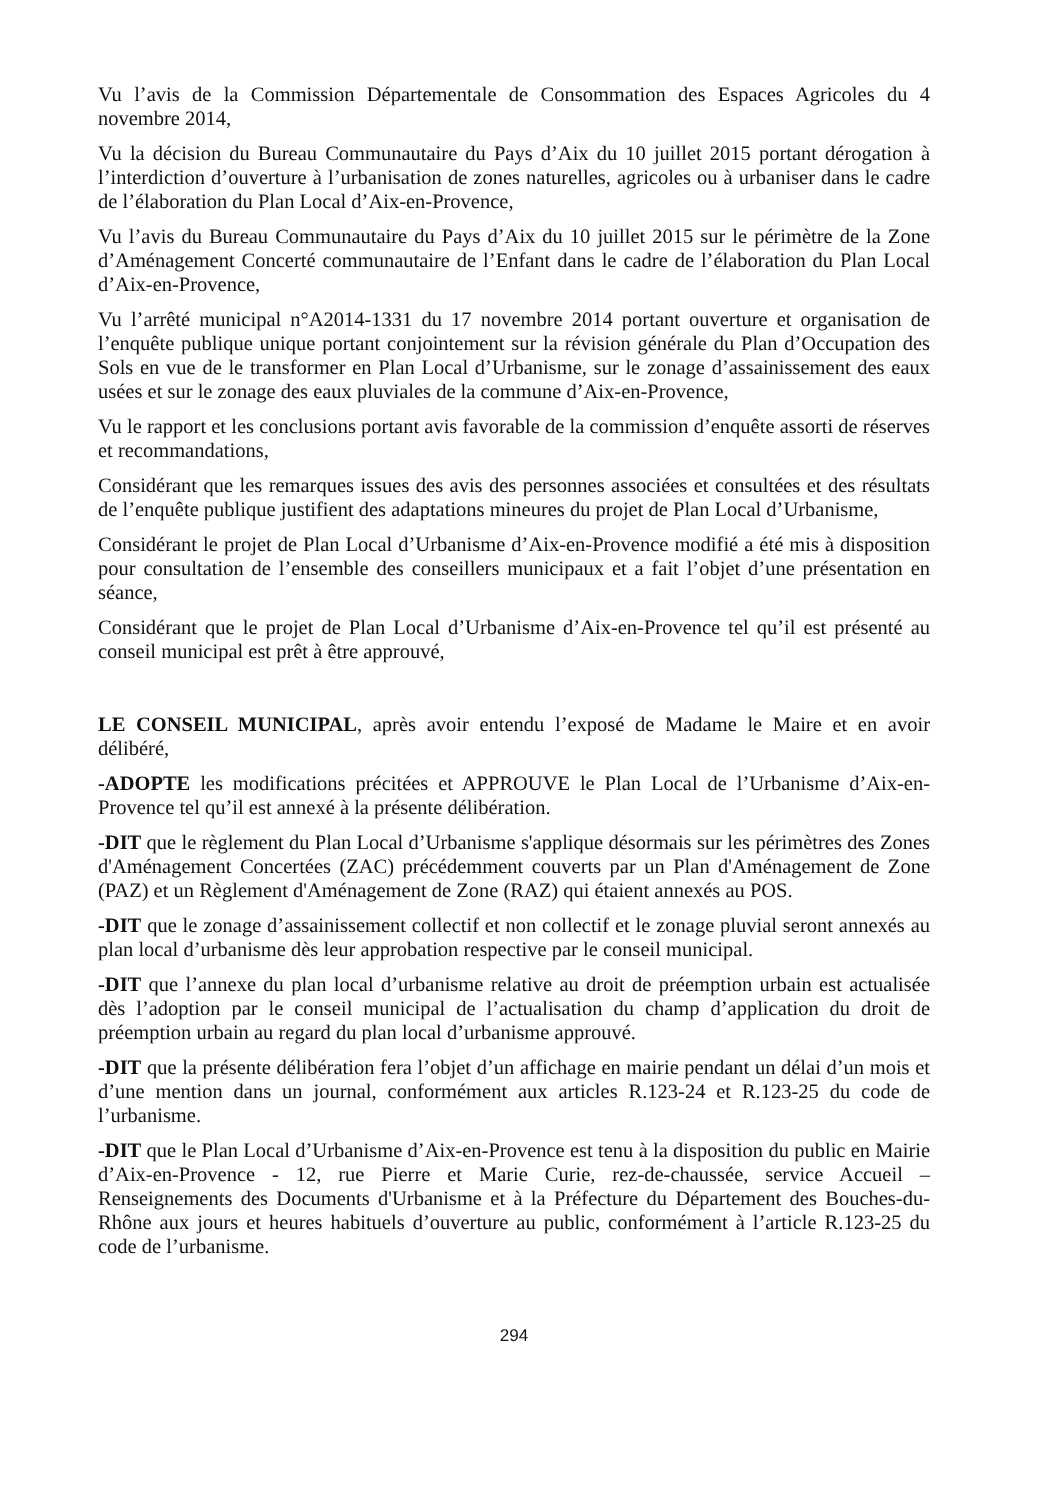Vu l’avis de la Commission Départementale de Consommation des Espaces Agricoles du 4 novembre 2014,
Vu la décision du Bureau Communautaire du Pays d’Aix du 10 juillet 2015 portant dérogation à l’interdiction d’ouverture à l’urbanisation de zones naturelles, agricoles ou à urbaniser dans le cadre de l’élaboration du Plan Local d’Aix-en-Provence,
Vu l’avis du Bureau Communautaire du Pays d’Aix du 10 juillet 2015 sur le périmètre de la Zone d’Aménagement Concerté communautaire de l’Enfant dans le cadre de l’élaboration du Plan Local d’Aix-en-Provence,
Vu l’arrêté municipal n°A2014-1331 du 17 novembre 2014 portant ouverture et organisation de l’enquête publique unique portant conjointement sur la révision générale du Plan d’Occupation des Sols en vue de le transformer en Plan Local d’Urbanisme, sur le zonage d’assainissement des eaux usées et sur le zonage des eaux pluviales de la commune d’Aix-en-Provence,
Vu le rapport et les conclusions portant avis favorable de la commission d’enquête assorti de réserves et recommandations,
Considérant que les remarques issues des avis des personnes associées et consultées et des résultats de l’enquête publique justifient des adaptations mineures du projet de Plan Local d’Urbanisme,
Considérant le projet de Plan Local d’Urbanisme d’Aix-en-Provence modifié a été mis à disposition pour consultation de l’ensemble des conseillers municipaux et a fait l’objet d’une présentation en séance,
Considérant que le projet de Plan Local d’Urbanisme d’Aix-en-Provence tel qu’il est présenté au conseil municipal est prêt à être approuvé,
LE CONSEIL MUNICIPAL, après avoir entendu l’exposé de Madame le Maire et en avoir délibéré,
-ADOPTE les modifications précitées et APPROUVE le Plan Local de l’Urbanisme d’Aix-en-Provence tel qu’il est annexé à la présente délibération.
-DIT que le règlement du Plan Local d’Urbanisme s'applique désormais sur les périmètres des Zones d'Aménagement Concertées (ZAC) précédemment couverts par un Plan d'Aménagement de Zone (PAZ) et un Règlement d'Aménagement de Zone (RAZ) qui étaient annexés au POS.
-DIT que le zonage d’assainissement collectif et non collectif et le zonage pluvial seront annexés au plan local d’urbanisme dès leur approbation respective par le conseil municipal.
-DIT que l’annexe du plan local d’urbanisme relative au droit de préemption urbain est actualisée dès l’adoption par le conseil municipal de l’actualisation du champ d’application du droit de préemption urbain au regard du plan local d’urbanisme approuvé.
-DIT que la présente délibération fera l’objet d’un affichage en mairie pendant un délai d’un mois et d’une mention dans un journal, conformément aux articles R.123-24 et R.123-25 du code de l’urbanisme.
-DIT que le Plan Local d’Urbanisme d’Aix-en-Provence est tenu à la disposition du public en Mairie d’Aix-en-Provence - 12, rue Pierre et Marie Curie, rez-de-chaussée, service Accueil – Renseignements des Documents d'Urbanisme et à la Préfecture du Département des Bouches-du-Rhône aux jours et heures habituels d’ouverture au public, conformément à l’article R.123-25 du code de l’urbanisme.
294